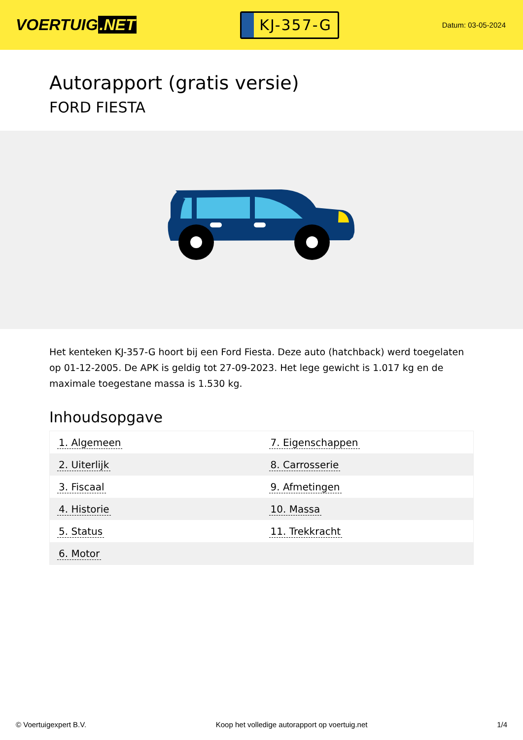VOERTUIG.NET
KJ-357-G
Datum: 03-05-2024
Autorapport (gratis versie)
FORD FIESTA
Het kenteken KJ-357-G hoort bij een Ford Fiesta. Deze auto (hatchback) werd toegelaten op 01-12-2005. De APK is geldig tot 27-09-2023. Het lege gewicht is 1.017 kg en de maximale toegestane massa is 1.530 kg.
Inhoudsopgave
| 1. Algemeen | 7. Eigenschappen |
| 2. Uiterlijk | 8. Carrosserie |
| 3. Fiscaal | 9. Afmetingen |
| 4. Historie | 10. Massa |
| 5. Status | 11. Trekkracht |
| 6. Motor | |
© Voertuigexpert B.V. Koop het volledige autorapport op voertuig.net 1/4